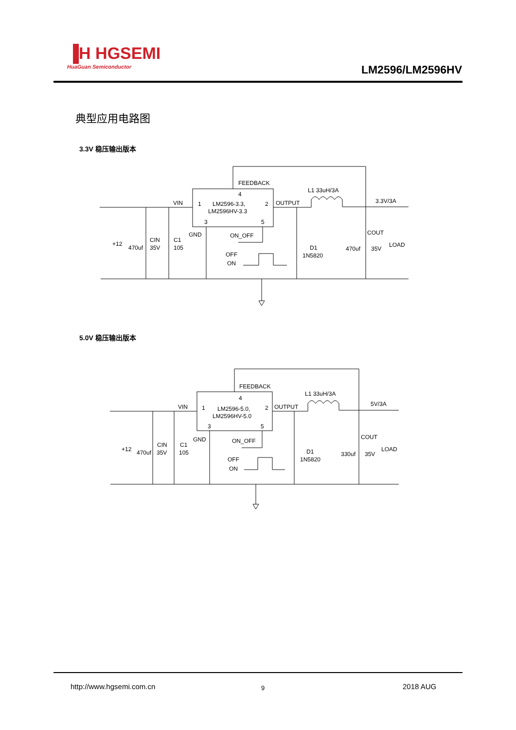▐H HGSEMI
HuaGuan Semiconductor
LM2596/LM2596HV
典型应用电路图
3.3V 稳压输出版本
FEEDBACK
4
1
LM2596-3.3,
LM2596HV-3.3
2
3
5
VIN
OUTPUT
L1 33uH/3A
3.3V/3A
GND
ON_OFF
OFF
ON
+12
470uf
CIN
35V
C1
105
D1
1N5820
COUT
470uf
35V
LOAD
5.0V 稳压输出版本
FEEDBACK
4
1
LM2596-5.0,
LM2596HV-5.0
2
3
5
VIN
OUTPUT
L1 33uH/3A
5V/3A
GND
ON_OFF
OFF
ON
+12
470uf
CIN
35V
C1
105
D1
1N5820
COUT
330uf
35V
LOAD
http://www.hgsemi.com.cn 9 2018 AUG